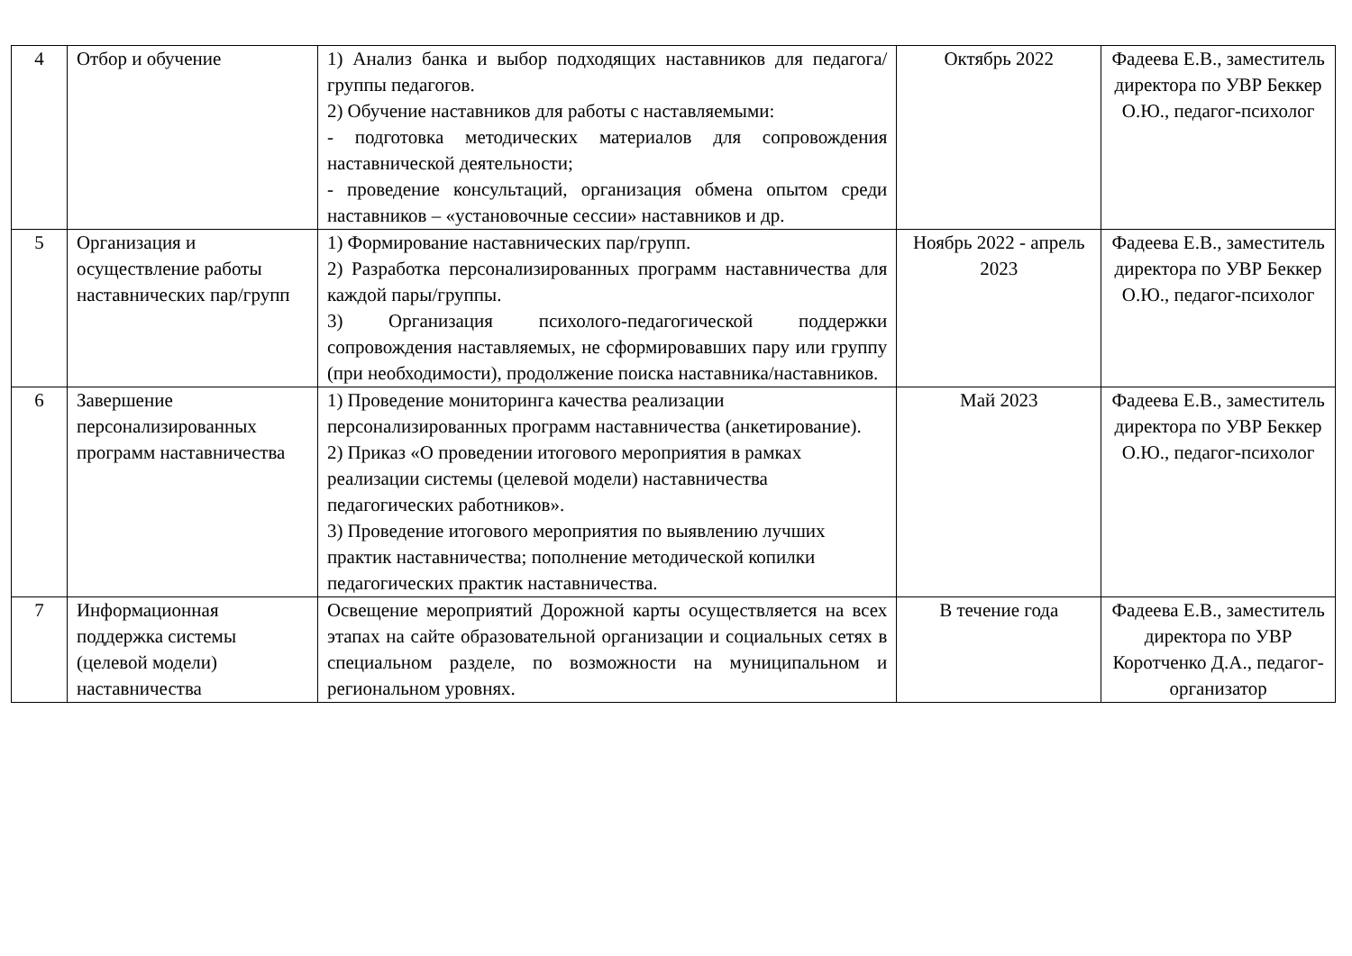| 4 | Отбор и обучение | 1) Анализ банка и выбор подходящих наставников для педагога/группы педагогов. 2) Обучение наставников для работы с наставляемыми: - подготовка методических материалов для сопровождения наставнической деятельности; - проведение консультаций, организация обмена опытом среди наставников – «установочные сессии» наставников и др. | Октябрь 2022 | Фадеева Е.В., заместитель директора по УВР Беккер О.Ю., педагог-психолог |
| 5 | Организация и осуществление работы наставнических пар/групп | 1) Формирование наставнических пар/групп. 2) Разработка персонализированных программ наставничества для каждой пары/группы. 3) Организация психолого-педагогической поддержки сопровождения наставляемых, не сформировавших пару или группу (при необходимости), продолжение поиска наставника/наставников. | Ноябрь 2022 - апрель 2023 | Фадеева Е.В., заместитель директора по УВР Беккер О.Ю., педагог-психолог |
| 6 | Завершение персонализированных программ наставничества | 1) Проведение мониторинга качества реализации персонализированных программ наставничества (анкетирование). 2) Приказ «О проведении итогового мероприятия в рамках реализации системы (целевой модели) наставничества педагогических работников». 3) Проведение итогового мероприятия по выявлению лучших практик наставничества; пополнение методической копилки педагогических практик наставничества. | Май 2023 | Фадеева Е.В., заместитель директора по УВР Беккер О.Ю., педагог-психолог |
| 7 | Информационная поддержка системы (целевой модели) наставничества | Освещение мероприятий Дорожной карты осуществляется на всех этапах на сайте образовательной организации и социальных сетях в специальном разделе, по возможности на муниципальном и региональном уровнях. | В течение года | Фадеева Е.В., заместитель директора по УВР Коротченко Д.А., педагог-организатор |